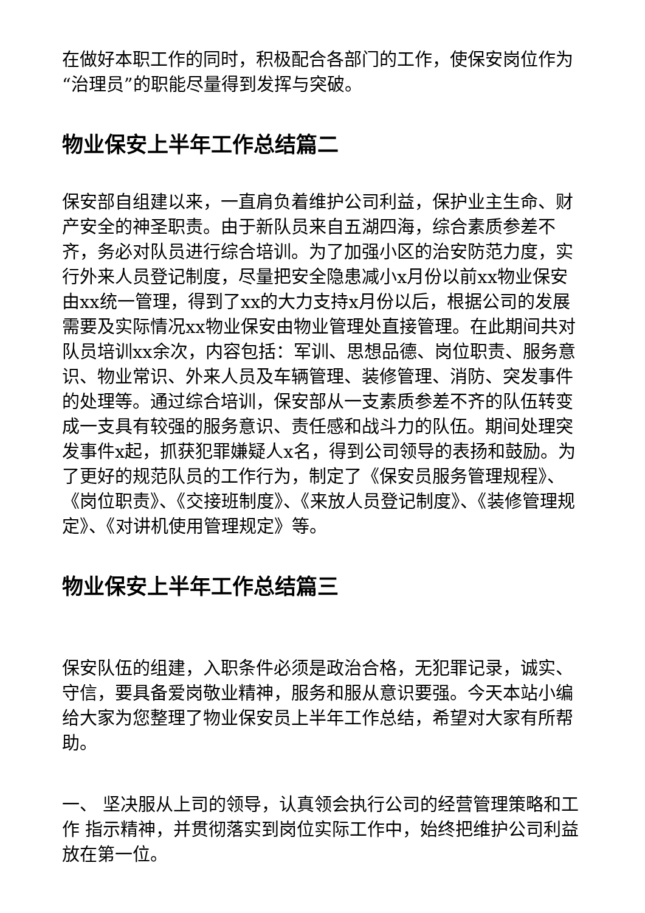在做好本职工作的同时，积极配合各部门的工作，使保安岗位作为“治理员”的职能尽量得到发挥与突破。
物业保安上半年工作总结篇二
保安部自组建以来，一直肩负着维护公司利益，保护业主生命、财产安全的神圣职责。由于新队员来自五湖四海，综合素质参差不齐，务必对队员进行综合培训。为了加强小区的治安防范力度，实行外来人员登记制度，尽量把安全隐患减小x月份以前xx物业保安由xx统一管理，得到了xx的大力支持x月份以后，根据公司的发展需要及实际情况xx物业保安由物业管理处直接管理。在此期间共对队员培训xx余次，内容包括：军训、思想品德、岗位职责、服务意识、物业常识、外来人员及车辆管理、装修管理、消防、突发事件的处理等。通过综合培训，保安部从一支素质参差不齐的队伍转变成一支具有较强的服务意识、责任感和战斗力的队伍。期间处理突发事件x起，抓获犯罪嫌疑人x名，得到公司领导的表扬和鼓励。为了更好的规范队员的工作行为，制定了《保安员服务管理规程》、《岗位职责》、《交接班制度》、《来放人员登记制度》、《装修管理规定》、《对讲机使用管理规定》等。
物业保安上半年工作总结篇三
保安队伍的组建，入职条件必须是政治合格，无犯罪记录，诚实、守信，要具备爱岗敬业精神，服务和服从意识要强。今天本站小编给大家为您整理了物业保安员上半年工作总结，希望对大家有所帮助。
一、 坚决服从上司的领导，认真领会执行公司的经营管理策略和工作 指示精神，并贯彻落实到岗位实际工作中，始终把维护公司利益放在第一位。